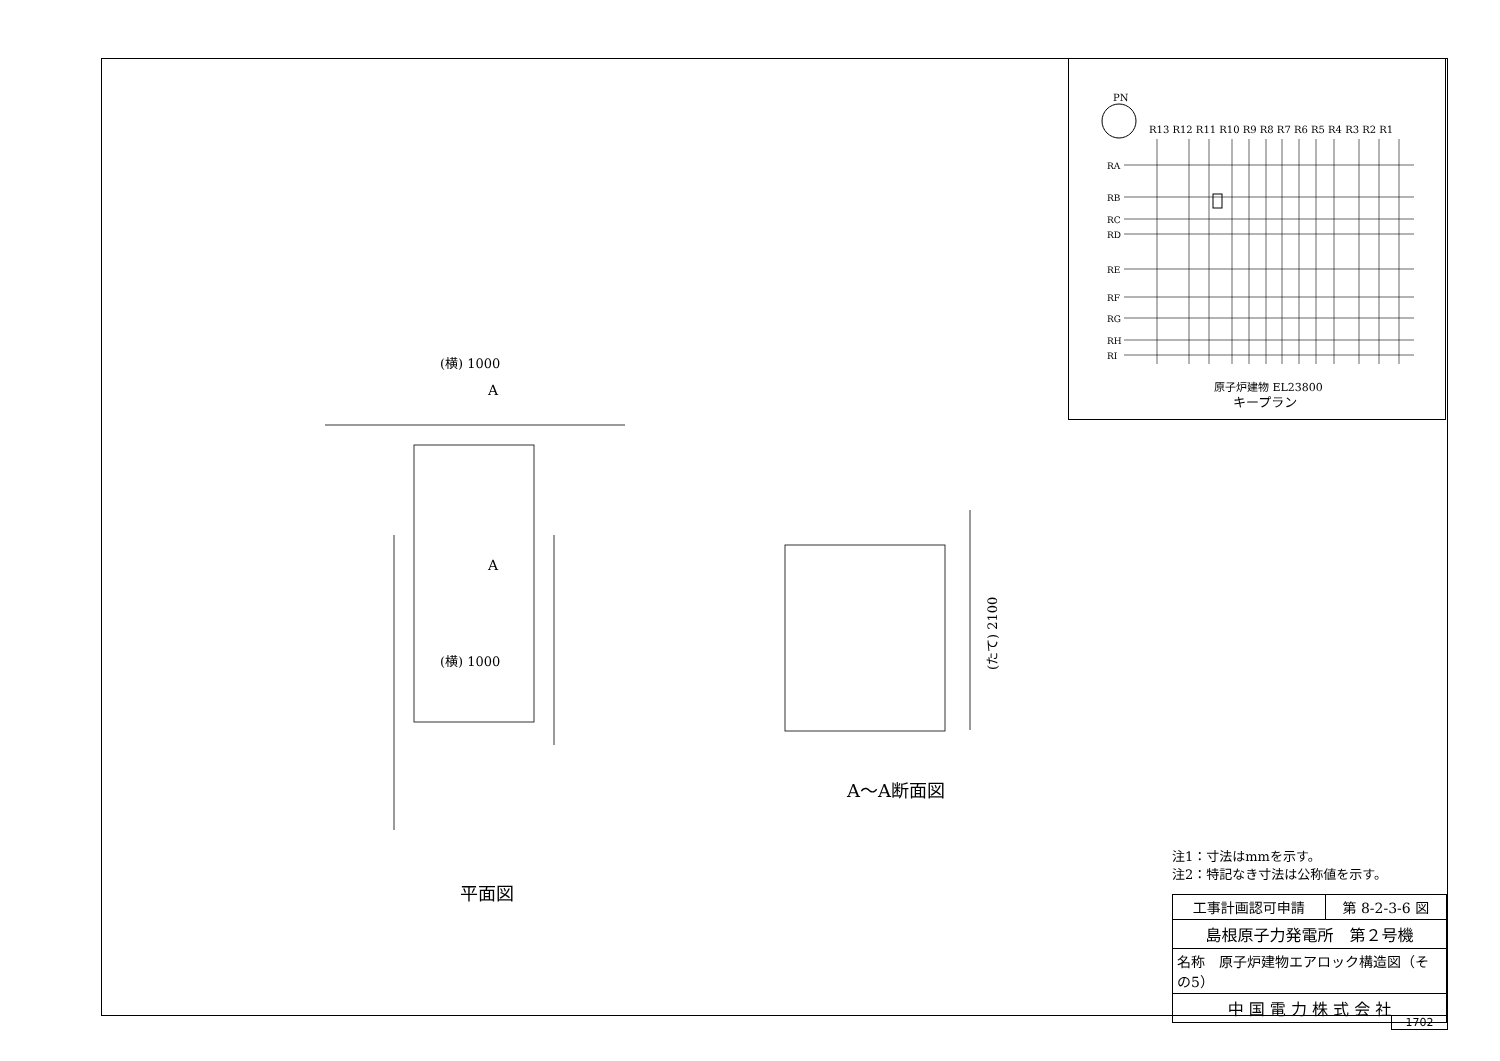PN
R13 R12 R11 R10 R9 R8 R7 R6 R5 R4 R3 R2 R1
RA
RB
RC
RD
RE
RF
RG
RH
RI
原子炉建物 EL23800
キープラン
(横) 1000
(横) 1000
A
A
(たて) 2100
平面図
A～A断面図
注1：寸法はmmを示す。
注2：特記なき寸法は公称値を示す。
| 工事計画認可申請 | 第 8-2-3-6 図 |
| 島根原子力発電所 第２号機 | |
| 名称 原子炉建物エアロック構造図（その5） | |
| 中 国 電 力 株 式 会 社 | |
1702